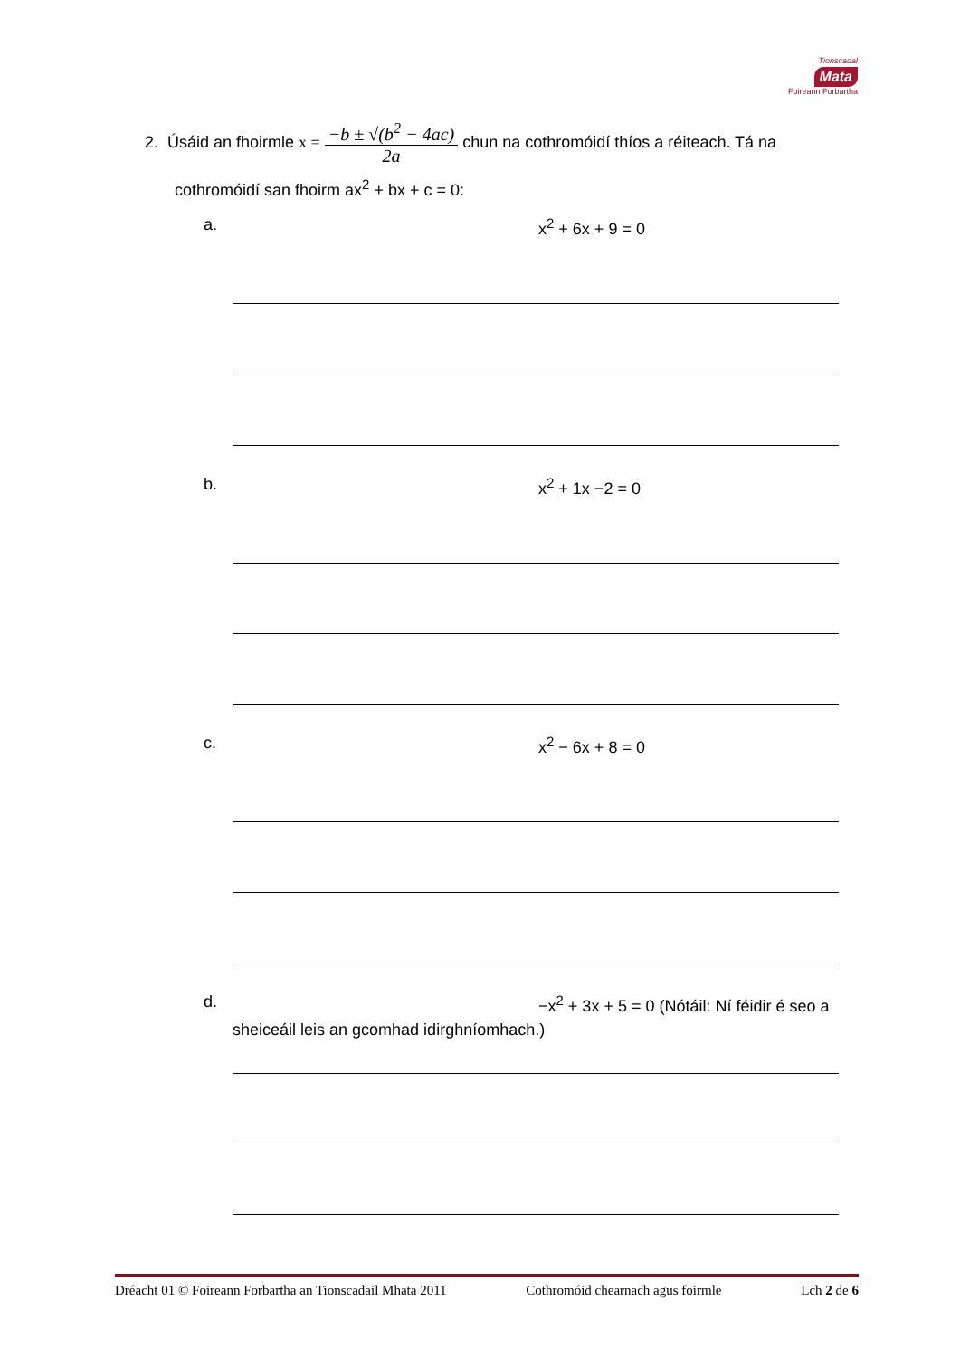Tionscadal
Mata
Foireann Forbartha
2. Úsáid an fhoirmle x = −b ± √(b<sup>2</sup> − 4ac) 2a chun na cothromóidí thíos a réiteach. Tá na
cothromóidí san fhoirm ax<sup>2</sup> + bx + c = 0:
a. x<sup>2</sup> + 6x + 9 = 0
b. x<sup>2</sup> + 1x −2 = 0
c. x<sup>2</sup> − 6x + 8 = 0
d. −x<sup>2</sup> + 3x + 5 = 0 (Nótáil: Ní féidir é seo a
sheiceáil leis an gcomhad idirghníomhach.)
Dréacht 01 © Foireann Forbartha an Tionscadail Mhata 2011 Cothromóid chearnach agus foirmle Lch 2 de 6